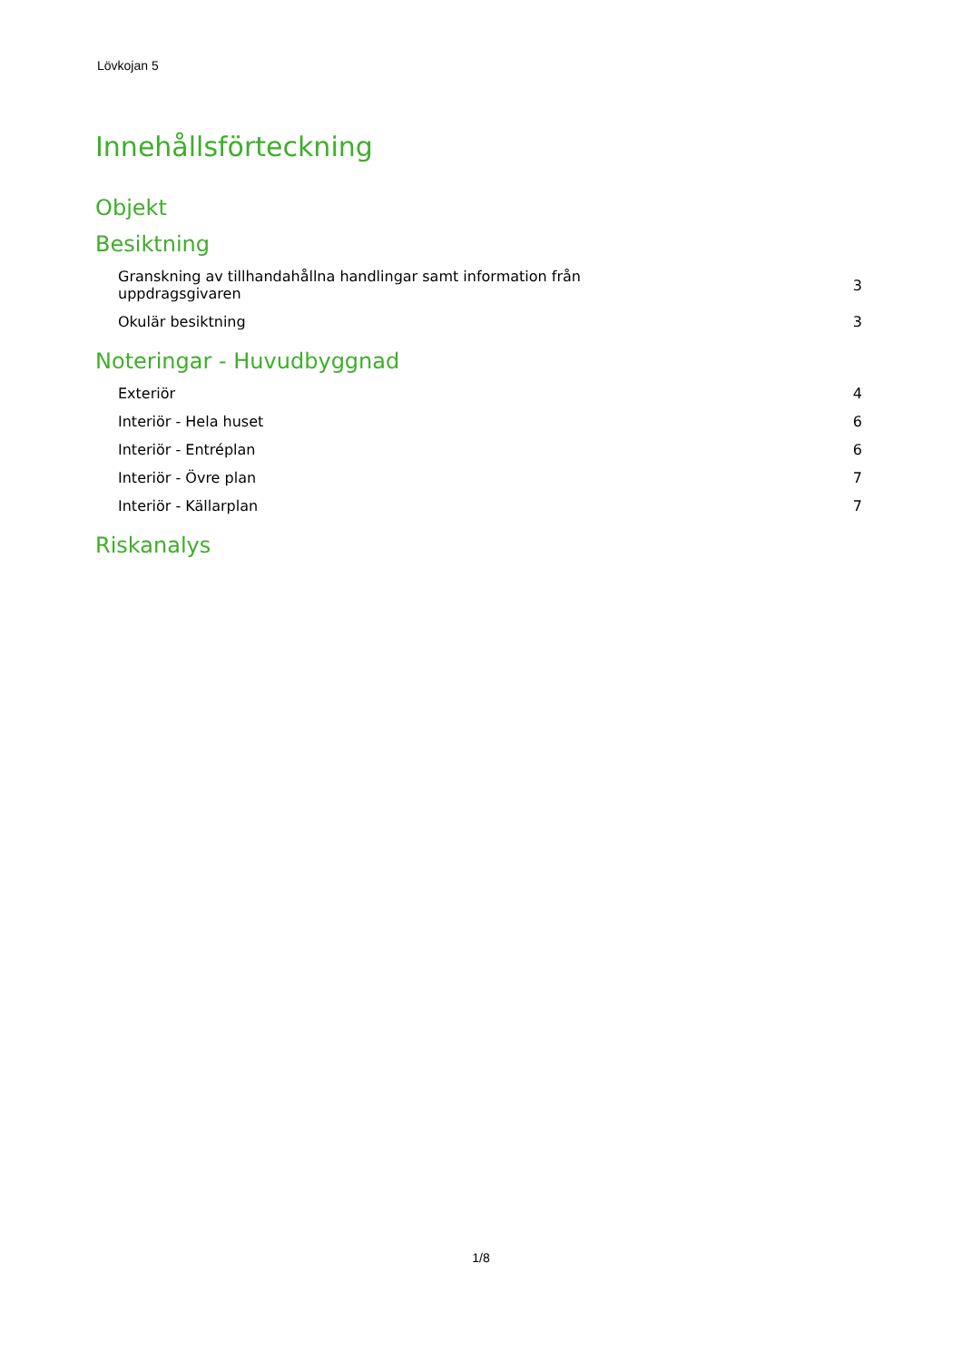Lövkojan 5
Innehållsförteckning
Objekt
Besiktning
| Granskning av tillhandahållna handlingar samt information från uppdragsgivaren | 3 |
| Okulär besiktning | 3 |
Noteringar - Huvudbyggnad
| Exteriör | 4 |
| Interiör - Hela huset | 6 |
| Interiör - Entréplan | 6 |
| Interiör - Övre plan | 7 |
| Interiör - Källarplan | 7 |
Riskanalys
1/8